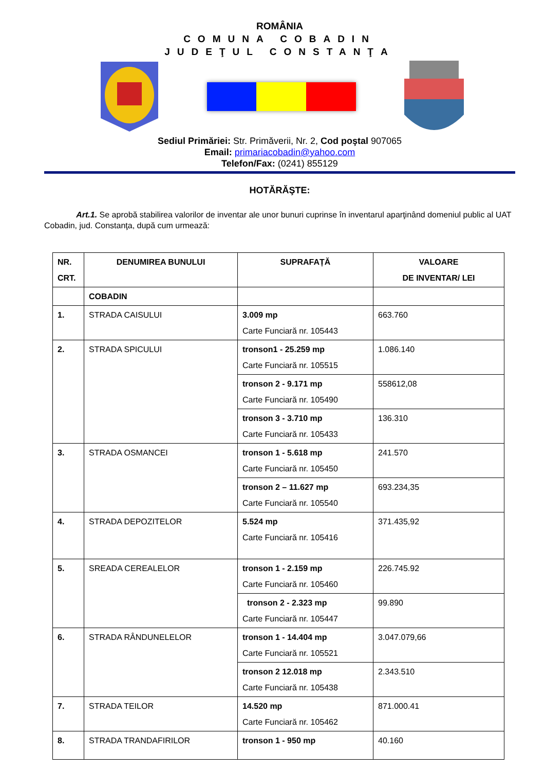ROMÂNIA
COMUNA COBADIN
JUDEŢUL CONSTANŢA
Sediul Primăriei: Str. Primăverii, Nr. 2, Cod poştal 907065
Email: primariacobadin@yahoo.com
Telefon/Fax: (0241) 855129
HOTĂRĂŞTE:
Art.1. Se aprobă stabilirea valorilor de inventar ale unor bunuri cuprinse în inventarul aparţinând domeniul public al UAT Cobadin, jud. Constanţa, după cum urmează:
| NR. CRT. | DENUMIREA BUNULUI | SUPRAFAȚĂ | VALOARE DE INVENTAR/ LEI |
| --- | --- | --- | --- |
| | COBADIN | | |
| 1. | STRADA CAISULUI | 3.009 mp Carte Funciară nr. 105443 | 663.760 |
| 2. | STRADA SPICULUI | tronson1 - 25.259 mp Carte Funciară nr. 105515 | 1.086.140 |
| | | tronson 2 - 9.171 mp Carte Funciară nr. 105490 | 558612,08 |
| | | tronson 3 - 3.710 mp Carte Funciară nr. 105433 | 136.310 |
| 3. | STRADA OSMANCEI | tronson 1 - 5.618 mp Carte Funciară nr. 105450 | 241.570 |
| | | tronson 2 – 11.627 mp Carte Funciară nr. 105540 | 693.234,35 |
| 4. | STRADA DEPOZITELOR | 5.524 mp Carte Funciară nr. 105416 | 371.435,92 |
| 5. | SREADA CEREALELOR | tronson 1 - 2.159 mp Carte Funciară nr. 105460 | 226.745.92 |
| | | tronson 2 - 2.323 mp Carte Funciară nr. 105447 | 99.890 |
| 6. | STRADA RÂNDUNELELOR | tronson 1 - 14.404 mp Carte Funciară nr. 105521 | 3.047.079,66 |
| | | tronson 2 12.018 mp Carte Funciară nr. 105438 | 2.343.510 |
| 7. | STRADA TEILOR | 14.520 mp Carte Funciară nr. 105462 | 871.000.41 |
| 8. | STRADA TRANDAFIRILOR | tronson 1 - 950 mp | 40.160 |